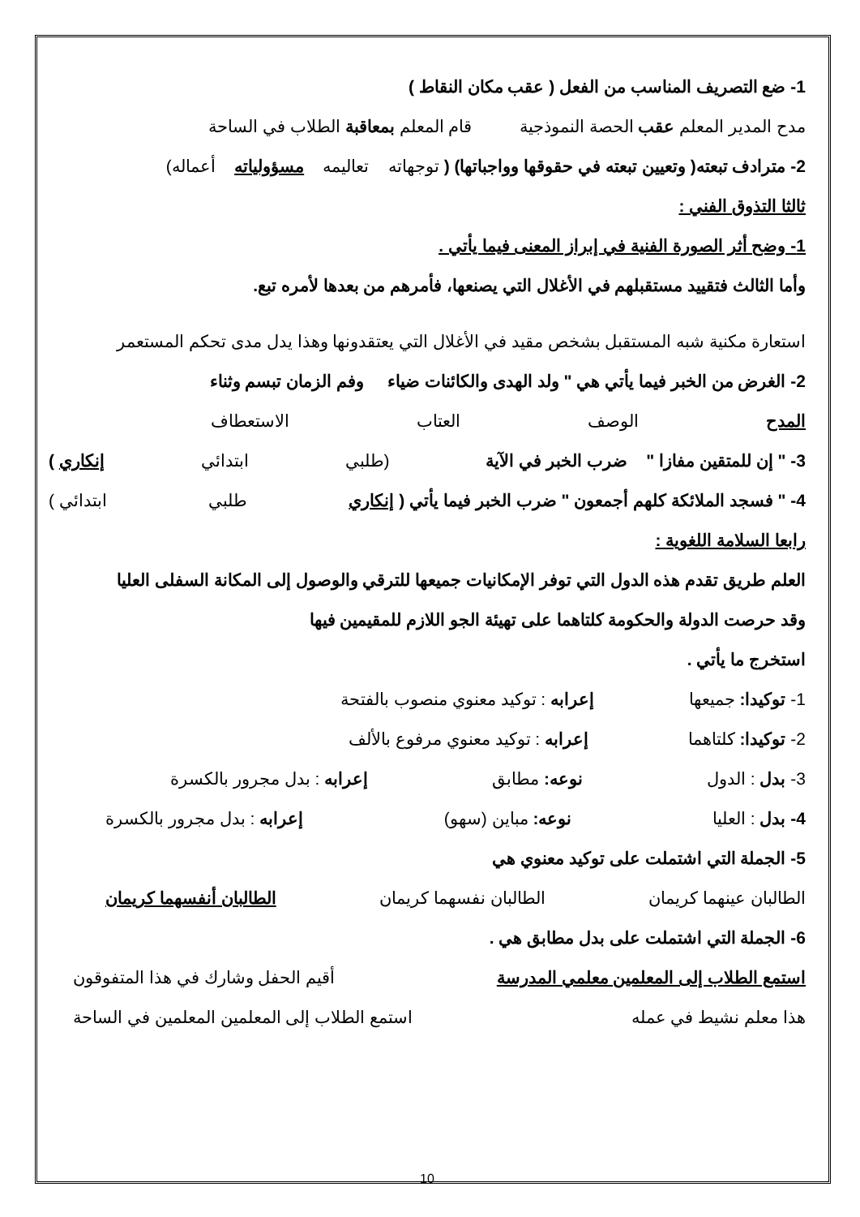1- ضع التصريف المناسب من الفعل ( عقب مكان النقاط )
مدح المدير المعلم عقب الحصة النموذجية قام المعلم بمعاقبة الطلاب في الساحة
2- مترادف تبعته( وتعيين تبعته في حقوقها وواجباتها) ( توجهاته تعاليمه مسؤولياته أعماله)
ثالثا التذوق الفني :
1- وضح أثر الصورة الفنية في إبراز المعنى فيما يأتي .
وأما الثالث فتقييد مستقبلهم في الأغلال التي يصنعها، فأمرهم من بعدها لأمره تبع.
استعارة مكنية شبه المستقبل بشخص مقيد في الأغلال التي يعتقدونها وهذا يدل مدى تحكم المستعمر
2- الغرض من الخبر فيما يأتي هي " ولد الهدى والكائنات ضياء وفم الزمان تبسم وثناء
المدح الوصف العتاب الاستعطاف
3- " إن للمتقين مفازا " ضرب الخبر في الآية (طلبي ابتدائي إنكاري )
4- " فسجد الملائكة كلهم أجمعون " ضرب الخبر فيما يأتي ( إنكاري طلبي ابتدائي )
رابعا السلامة اللغوية :
العلم طريق تقدم هذه الدول التي توفر الإمكانيات جميعها للترقي والوصول إلى المكانة السفلى العليا
وقد حرصت الدولة والحكومة كلتاهما على تهيئة الجو اللازم للمقيمين فيها
استخرج ما يأتي .
1- توكيدا: جميعها إعرابه : توكيد معنوي منصوب بالفتحة
2- توكيدا: كلتاهما إعرابه : توكيد معنوي مرفوع بالألف
3- بدل : الدول نوعه: مطابق إعرابه : بدل مجرور بالكسرة
4- بدل : العليا نوعه: مباين (سهو) إعرابه : بدل مجرور بالكسرة
5- الجملة التي اشتملت على توكيد معنوي هي
الطالبان عينهما كريمان الطالبان نفسهما كريمان الطالبان أنفسهما كريمان
6- الجملة التي اشتملت على بدل مطابق هي .
استمع الطلاب إلى المعلمين معلمي المدرسة أقيم الحفل وشارك في هذا المتفوقون
هذا معلم نشيط في عمله استمع الطلاب إلى المعلمين المعلمين في الساحة
10